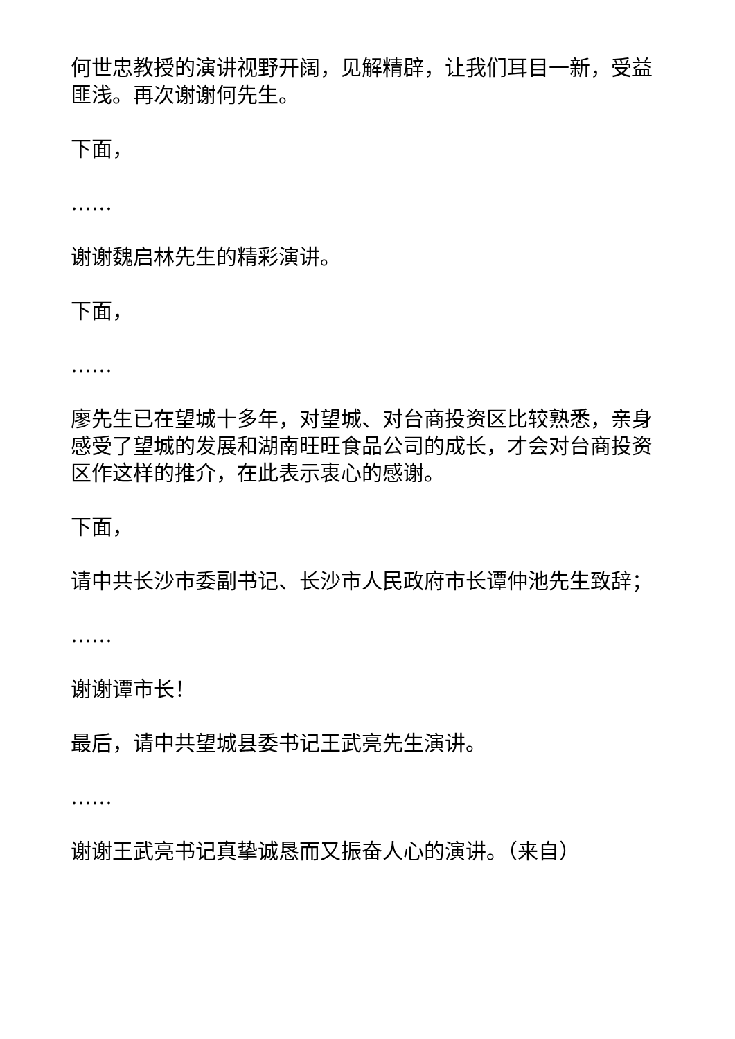何世忠教授的演讲视野开阔，见解精辟，让我们耳目一新，受益匪浅。再次谢谢何先生。
下面，
……
谢谢魏启林先生的精彩演讲。
下面，
……
廖先生已在望城十多年，对望城、对台商投资区比较熟悉，亲身感受了望城的发展和湖南旺旺食品公司的成长，才会对台商投资区作这样的推介，在此表示衷心的感谢。
下面，
请中共长沙市委副书记、长沙市人民政府市长谭仲池先生致辞；
……
谢谢谭市长！
最后，请中共望城县委书记王武亮先生演讲。
……
谢谢王武亮书记真挚诚恳而又振奋人心的演讲。（来自）